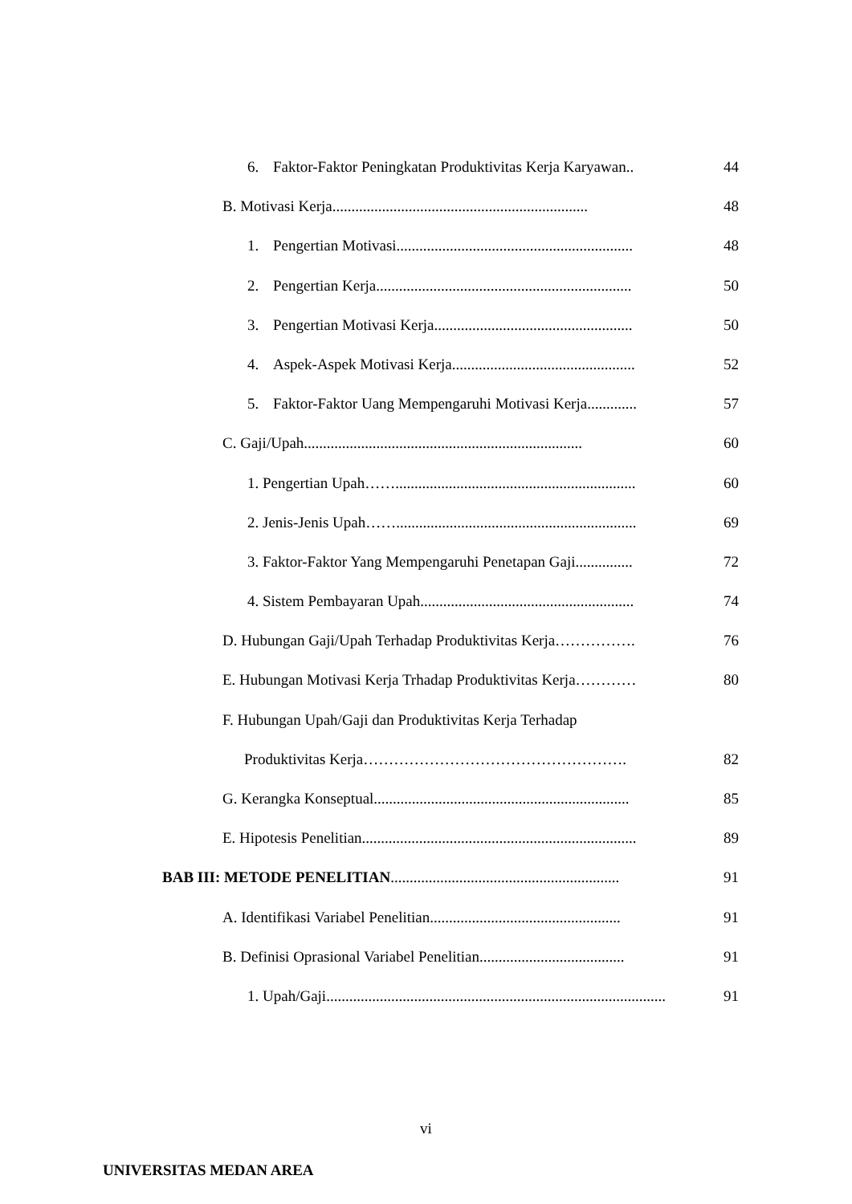6. Faktor-Faktor Peningkatan Produktivitas Kerja Karyawan.. 44
B. Motivasi Kerja................................................................... 48
1. Pengertian Motivasi.............................................................. 48
2. Pengertian Kerja................................................................... 50
3. Pengertian Motivasi Kerja.................................................... 50
4. Aspek-Aspek Motivasi Kerja................................................ 52
5. Faktor-Faktor Uang Mempengaruhi Motivasi Kerja............. 57
C. Gaji/Upah......................................................................... 60
1. Pengertian Upah……............................................................... 60
2. Jenis-Jenis Upah……............................................................... 69
3. Faktor-Faktor Yang Mempengaruhi Penetapan Gaji............... 72
4. Sistem Pembayaran Upah........................................................ 74
D. Hubungan Gaji/Upah Terhadap Produktivitas Kerja……………. 76
E. Hubungan Motivasi Kerja Trhadap Produktivitas Kerja………… 80
F. Hubungan Upah/Gaji dan Produktivitas Kerja Terhadap
Produktivitas Kerja……………………………………………. 82
G. Kerangka Konseptual................................................................... 85
E. Hipotesis Penelitian........................................................................ 89
BAB III: METODE PENELITIAN............................................................ 91
A. Identifikasi Variabel Penelitian.................................................. 91
B. Definisi Oprasional Variabel Penelitian...................................... 91
1. Upah/Gaji......................................................................................... 91
vi
UNIVERSITAS MEDAN AREA